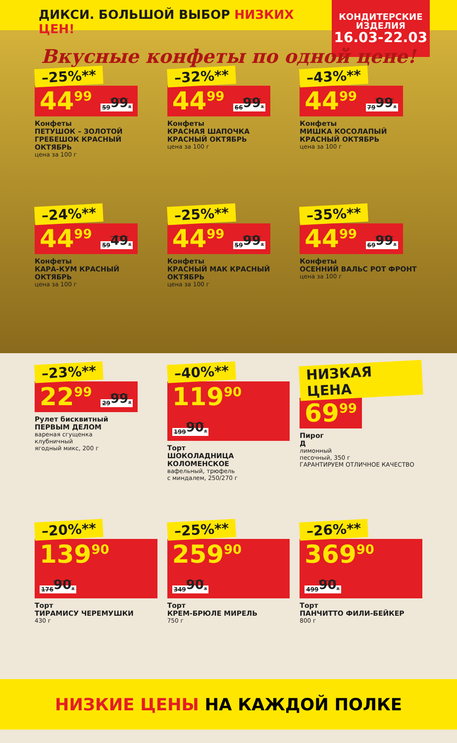ДИКСИ. БОЛЬШОЙ ВЫБОР НИЗКИХ ЦЕН!
КОНДИТЕРСКИЕ ИЗДЕЛИЯ
16.03-22.03
Вкусные конфеты по одной цене!
–25%**
44<sup>99</sup> 59<sup>99</sup>*
Конфеты
ПЕТУШОК – ЗОЛОТОЙ ГРЕБЕШОК КРАСНЫЙ ОКТЯБРЬ
цена за 100 г
–32%**
44<sup>99</sup> 66<sup>99</sup>*
Конфеты
КРАСНАЯ ШАПОЧКА КРАСНЫЙ ОКТЯБРЬ
цена за 100 г
–43%**
44<sup>99</sup> 79<sup>99</sup>*
Конфеты
МИШКА КОСОЛАПЫЙ КРАСНЫЙ ОКТЯБРЬ
цена за 100 г
–24%**
44<sup>99</sup> 59<sup>49</sup>*
Конфеты
КАРА-КУМ КРАСНЫЙ ОКТЯБРЬ
цена за 100 г
–25%**
44<sup>99</sup> 59<sup>99</sup>*
Конфеты
КРАСНЫЙ МАК КРАСНЫЙ ОКТЯБРЬ
цена за 100 г
–35%**
44<sup>99</sup> 69<sup>99</sup>*
Конфеты
ОСЕННИЙ ВАЛЬС РОТ ФРОНТ
цена за 100 г
–23%**
22<sup>99</sup> 29<sup>99</sup>*
Рулет бисквитный
ПЕРВЫМ ДЕЛОМ
вареная сгущенка
клубничный
ягодный микс, 200 г
–40%**
119<sup>90</sup> 199<sup>90</sup>*
Торт
ШОКОЛАДНИЦА КОЛОМЕНСКОЕ
вафельный, трюфель
с миндалем, 250/270 г
НИЗКАЯ ЦЕНА
69<sup>99</sup>
Пирог
Д
лимонный
песочный, 350 г
ГАРАНТИРУЕМ ОТЛИЧНОЕ КАЧЕСТВО
–20%**
139<sup>90</sup> 176<sup>90</sup>*
Торт
ТИРАМИСУ ЧЕРЕМУШКИ
430 г
–25%**
259<sup>90</sup> 349<sup>90</sup>*
Торт
КРЕМ-БРЮЛЕ МИРЕЛЬ
750 г
–26%**
369<sup>90</sup> 499<sup>90</sup>*
Торт
ПАНЧИТТО ФИЛИ-БЕЙКЕР
800 г
НИЗКИЕ ЦЕНЫ НА КАЖДОЙ ПОЛКЕ